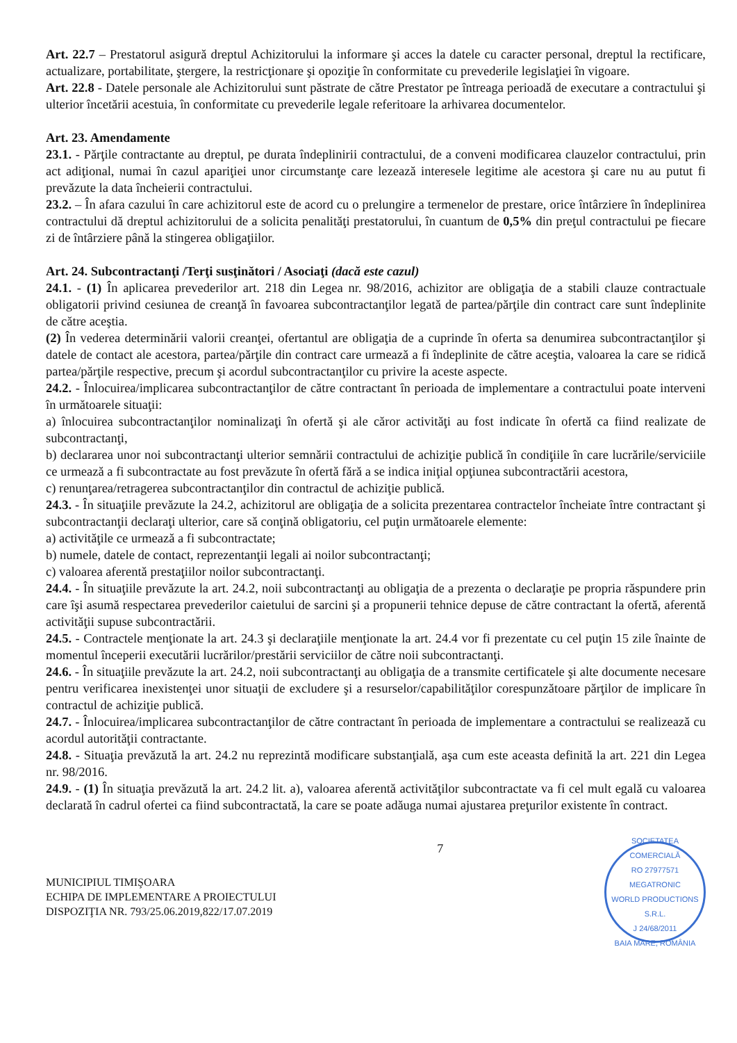Art. 22.7 – Prestatorul asigură dreptul Achizitorului la informare şi acces la datele cu caracter personal, dreptul la rectificare, actualizare, portabilitate, ştergere, la restricţionare şi opoziţie în conformitate cu prevederile legislaţiei în vigoare.
Art. 22.8 - Datele personale ale Achizitorului sunt păstrate de către Prestator pe întreaga perioadă de executare a contractului şi ulterior încetării acestuia, în conformitate cu prevederile legale referitoare la arhivarea documentelor.
Art. 23. Amendamente
23.1. - Părţile contractante au dreptul, pe durata îndeplinirii contractului, de a conveni modificarea clauzelor contractului, prin act adiţional, numai în cazul apariţiei unor circumstanţe care lezează interesele legitime ale acestora şi care nu au putut fi prevăzute la data încheierii contractului.
23.2. – În afara cazului în care achizitorul este de acord cu o prelungire a termenelor de prestare, orice întârziere în îndeplinirea contractului dă dreptul achizitorului de a solicita penalităţi prestatorului, în cuantum de 0,5% din preţul contractului pe fiecare zi de întârziere până la stingerea obligaţiilor.
Art. 24. Subcontractanţi /Terţi susţinători / Asociaţi (dacă este cazul)
24.1. - (1) În aplicarea prevederilor art. 218 din Legea nr. 98/2016, achizitor are obligaţia de a stabili clauze contractuale obligatorii privind cesiunea de creanţă în favoarea subcontractanţilor legată de partea/părţile din contract care sunt îndeplinite de către aceştia.
(2) În vederea determinării valorii creanţei, ofertantul are obligaţia de a cuprinde în oferta sa denumirea subcontractanţilor şi datele de contact ale acestora, partea/părţile din contract care urmează a fi îndeplinite de către aceştia, valoarea la care se ridică partea/părţile respective, precum şi acordul subcontractanţilor cu privire la aceste aspecte.
24.2. - Înlocuirea/implicarea subcontractanţilor de către contractant în perioada de implementare a contractului poate interveni în următoarele situaţii:
a) înlocuirea subcontractanţilor nominalizaţi în ofertă şi ale căror activităţi au fost indicate în ofertă ca fiind realizate de subcontractanţi,
b) declararea unor noi subcontractanţi ulterior semnării contractului de achiziţie publică în condiţiile în care lucrările/serviciile ce urmează a fi subcontractate au fost prevăzute în ofertă fără a se indica iniţial opţiunea subcontractării acestora,
c) renunţarea/retragerea subcontractanţilor din contractul de achiziţie publică.
24.3. - În situaţiile prevăzute la 24.2, achizitorul are obligaţia de a solicita prezentarea contractelor încheiate între contractant şi subcontractanţii declaraţi ulterior, care să conţină obligatoriu, cel puţin următoarele elemente:
a) activităţile ce urmează a fi subcontractate;
b) numele, datele de contact, reprezentanţii legali ai noilor subcontractanţi;
c) valoarea aferentă prestaţiilor noilor subcontractanţi.
24.4. - În situaţiile prevăzute la art. 24.2, noii subcontractanţi au obligaţia de a prezenta o declaraţie pe propria răspundere prin care îşi asumă respectarea prevederilor caietului de sarcini şi a propunerii tehnice depuse de către contractant la ofertă, aferentă activităţii supuse subcontractării.
24.5. - Contractele menţionate la art. 24.3 şi declaraţiile menţionate la art. 24.4 vor fi prezentate cu cel puţin 15 zile înainte de momentul începerii executării lucrărilor/prestării serviciilor de către noii subcontractanţi.
24.6. - În situaţiile prevăzute la art. 24.2, noii subcontractanţi au obligaţia de a transmite certificatele şi alte documente necesare pentru verificarea inexistenţei unor situaţii de excludere şi a resurselor/capabilităţilor corespunzătoare părţilor de implicare în contractul de achiziţie publică.
24.7. - Înlocuirea/implicarea subcontractanţilor de către contractant în perioada de implementare a contractului se realizează cu acordul autorităţii contractante.
24.8. - Situaţia prevăzută la art. 24.2 nu reprezintă modificare substanţială, aşa cum este aceasta definită la art. 221 din Legea nr. 98/2016.
24.9. - (1) În situaţia prevăzută la art. 24.2 lit. a), valoarea aferentă activităţilor subcontractate va fi cel mult egală cu valoarea declarată în cadrul ofertei ca fiind subcontractată, la care se poate adăuga numai ajustarea preţurilor existente în contract.
MUNICIPIUL TIMIŞOARA
ECHIPA DE IMPLEMENTARE A PROIECTULUI
DISPOZIŢIA NR. 793/25.06.2019,822/17.07.2019
7
SOCIETATEA COMERCIALĂ
RO 27977571
MEGATRONIC
WORLD PRODUCTIONS
S.R.L.
J 24/68/2011
BAIA MARE, ROMÂNIA